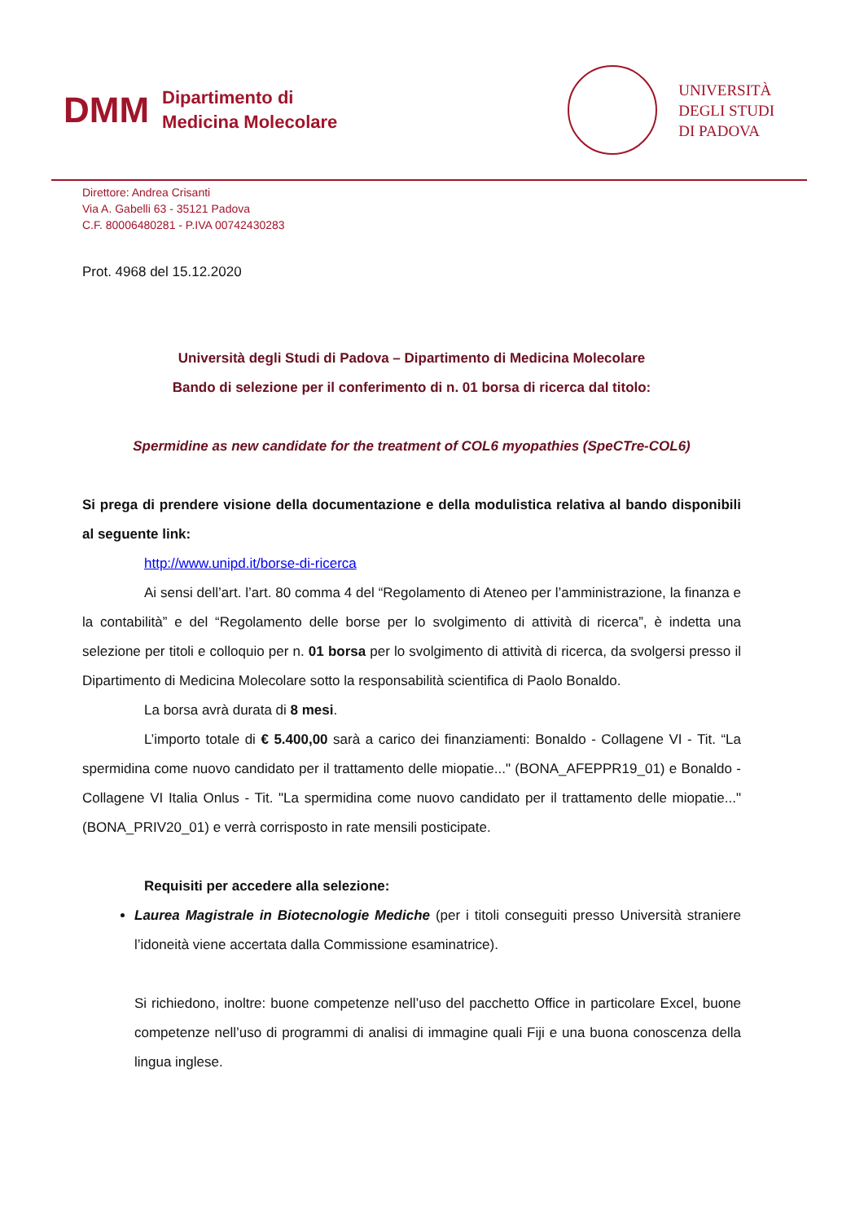DMM
Dipartimento di
Medicina Molecolare
UNIVERSITÀ
DEGLI STUDI
DI PADOVA
Direttore: Andrea Crisanti
Via A. Gabelli 63 - 35121 Padova
C.F. 80006480281 - P.IVA 00742430283
Prot. 4968 del 15.12.2020
Università degli Studi di Padova – Dipartimento di Medicina Molecolare
Bando di selezione per il conferimento di n. 01 borsa di ricerca dal titolo:
Spermidine as new candidate for the treatment of COL6 myopathies (SpeCTre-COL6)
Si prega di prendere visione della documentazione e della modulistica relativa al bando disponibili al seguente link:
http://www.unipd.it/borse-di-ricerca
Ai sensi dell’art. l’art. 80 comma 4 del “Regolamento di Ateneo per l’amministrazione, la finanza e la contabilità” e del “Regolamento delle borse per lo svolgimento di attività di ricerca”, è indetta una selezione per titoli e colloquio per n. 01 borsa per lo svolgimento di attività di ricerca, da svolgersi presso il Dipartimento di Medicina Molecolare sotto la responsabilità scientifica di Paolo Bonaldo.
La borsa avrà durata di 8 mesi.
L’importo totale di € 5.400,00 sarà a carico dei finanziamenti: Bonaldo - Collagene VI - Tit. “La spermidina come nuovo candidato per il trattamento delle miopatie..." (BONA_AFEPPR19_01) e Bonaldo - Collagene VI Italia Onlus - Tit. "La spermidina come nuovo candidato per il trattamento delle miopatie..." (BONA_PRIV20_01) e verrà corrisposto in rate mensili posticipate.
Requisiti per accedere alla selezione:
Laurea Magistrale in Biotecnologie Mediche (per i titoli conseguiti presso Università straniere l’idoneità viene accertata dalla Commissione esaminatrice).
Si richiedono, inoltre: buone competenze nell’uso del pacchetto Office in particolare Excel, buone competenze nell’uso di programmi di analisi di immagine quali Fiji e una buona conoscenza della lingua inglese.